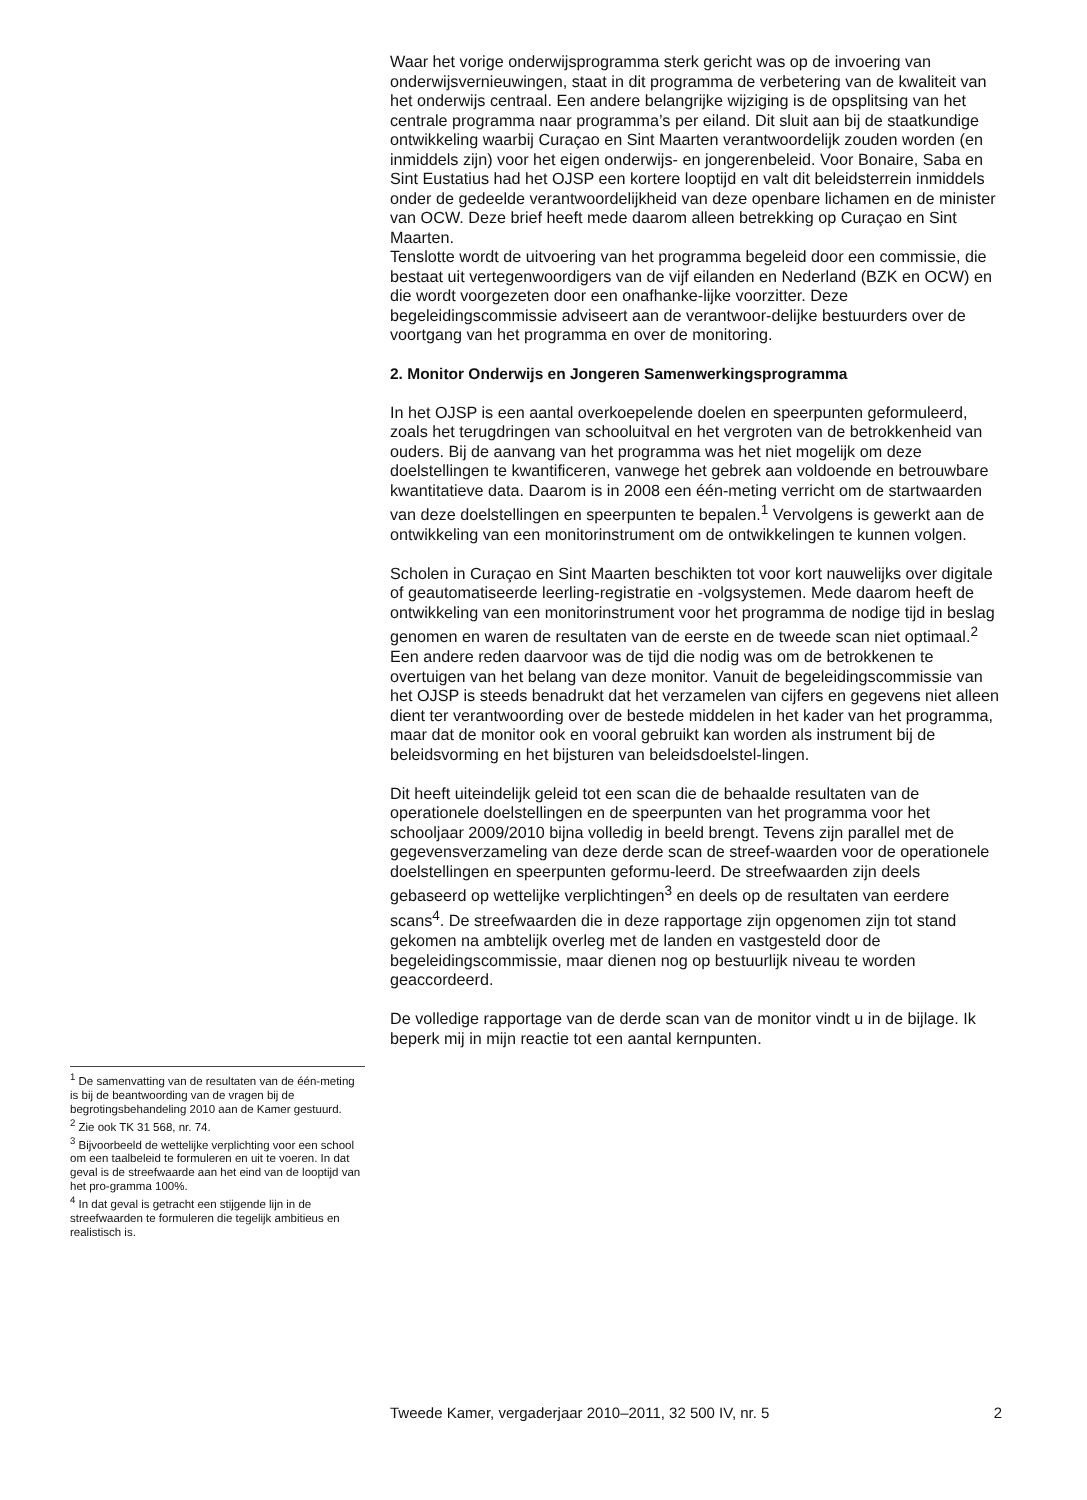Waar het vorige onderwijsprogramma sterk gericht was op de invoering van onderwijsvernieuwingen, staat in dit programma de verbetering van de kwaliteit van het onderwijs centraal. Een andere belangrijke wijziging is de opsplitsing van het centrale programma naar programma’s per eiland. Dit sluit aan bij de staatkundige ontwikkeling waarbij Curaçao en Sint Maarten verantwoordelijk zouden worden (en inmiddels zijn) voor het eigen onderwijs- en jongerenbeleid. Voor Bonaire, Saba en Sint Eustatius had het OJSP een kortere looptijd en valt dit beleidsterrein inmiddels onder de gedeelde verantwoordelijkheid van deze openbare lichamen en de minister van OCW. Deze brief heeft mede daarom alleen betrekking op Curaçao en Sint Maarten.
Tenslotte wordt de uitvoering van het programma begeleid door een commissie, die bestaat uit vertegenwoordigers van de vijf eilanden en Nederland (BZK en OCW) en die wordt voorgezeten door een onafhanke-lijke voorzitter. Deze begeleidingscommissie adviseert aan de verantwoor-delijke bestuurders over de voortgang van het programma en over de monitoring.
2. Monitor Onderwijs en Jongeren Samenwerkingsprogramma
In het OJSP is een aantal overkoepelende doelen en speerpunten geformuleerd, zoals het terugdringen van schooluitval en het vergroten van de betrokkenheid van ouders. Bij de aanvang van het programma was het niet mogelijk om deze doelstellingen te kwantificeren, vanwege het gebrek aan voldoende en betrouwbare kwantitatieve data. Daarom is in 2008 een één-meting verricht om de startwaarden van deze doelstellingen en speerpunten te bepalen.<sup>1</sup> Vervolgens is gewerkt aan de ontwikkeling van een monitorinstrument om de ontwikkelingen te kunnen volgen.
Scholen in Curaçao en Sint Maarten beschikten tot voor kort nauwelijks over digitale of geautomatiseerde leerling-registratie en -volgsystemen. Mede daarom heeft de ontwikkeling van een monitorinstrument voor het programma de nodige tijd in beslag genomen en waren de resultaten van de eerste en de tweede scan niet optimaal.<sup>2</sup> Een andere reden daarvoor was de tijd die nodig was om de betrokkenen te overtuigen van het belang van deze monitor. Vanuit de begeleidingscommissie van het OJSP is steeds benadrukt dat het verzamelen van cijfers en gegevens niet alleen dient ter verantwoording over de bestede middelen in het kader van het programma, maar dat de monitor ook en vooral gebruikt kan worden als instrument bij de beleidsvorming en het bijsturen van beleidsdoelstel-lingen.
Dit heeft uiteindelijk geleid tot een scan die de behaalde resultaten van de operationele doelstellingen en de speerpunten van het programma voor het schooljaar 2009/2010 bijna volledig in beeld brengt. Tevens zijn parallel met de gegevensverzameling van deze derde scan de streef-waarden voor de operationele doelstellingen en speerpunten geformu-leerd. De streefwaarden zijn deels gebaseerd op wettelijke verplichtingen<sup>3</sup> en deels op de resultaten van eerdere scans<sup>4</sup>. De streefwaarden die in deze rapportage zijn opgenomen zijn tot stand gekomen na ambtelijk overleg met de landen en vastgesteld door de begeleidingscommissie, maar dienen nog op bestuurlijk niveau te worden geaccordeerd.
De volledige rapportage van de derde scan van de monitor vindt u in de bijlage. Ik beperk mij in mijn reactie tot een aantal kernpunten.
<sup>1</sup> De samenvatting van de resultaten van de één-meting is bij de beantwoording van de vragen bij de begrotingsbehandeling 2010 aan de Kamer gestuurd.
<sup>2</sup> Zie ook TK 31 568, nr. 74.
<sup>3</sup> Bijvoorbeeld de wettelijke verplichting voor een school om een taalbeleid te formuleren en uit te voeren. In dat geval is de streefwaarde aan het eind van de looptijd van het pro-gramma 100%.
<sup>4</sup> In dat geval is getracht een stijgende lijn in de streefwaarden te formuleren die tegelijk ambitieus en realistisch is.
Tweede Kamer, vergaderjaar 2010–2011, 32 500 IV, nr. 5 2